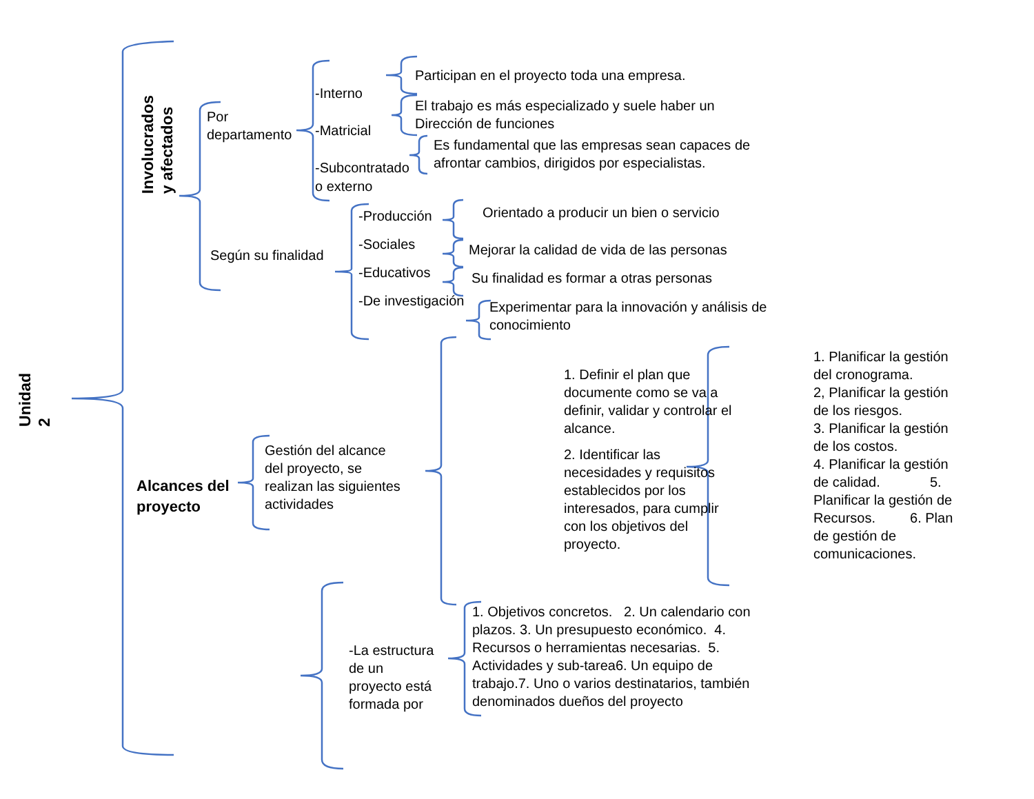Unidad
2
Involucrados
y afectados
Por
departamento
-Interno
-Matricial
-Subcontratado
o externo
Participan en el proyecto toda una empresa.
El trabajo es más especializado y suele haber un
Dirección de funciones
Es fundamental que las empresas sean capaces de
afrontar cambios, dirigidos por especialistas.
Según su finalidad
-Producción
-Sociales
-Educativos
-De investigación
Orientado a producir un bien o servicio
Mejorar la calidad de vida de las personas
Su finalidad es formar a otras personas
Experimentar para la innovación y análisis de
conocimiento
Alcances del
proyecto
Gestión del alcance
del proyecto, se
realizan las siguientes
actividades
1. Definir el plan que documente como se va a definir, validar y controlar el alcance.
2. Identificar las necesidades y requisitos establecidos por los interesados, para cumplir con los objetivos del proyecto.
1. Planificar la gestión del cronograma.
2, Planificar la gestión de los riesgos.
3. Planificar la gestión de los costos.
4. Planificar la gestión de calidad. 5. Planificar la gestión de Recursos. 6. Plan de gestión de comunicaciones.
-La estructura
de un
proyecto está
formada por
1. Objetivos concretos. 2. Un calendario con plazos. 3. Un presupuesto económico. 4. Recursos o herramientas necesarias. 5. Actividades y sub-tarea6. Un equipo de trabajo.7. Uno o varios destinatarios, también denominados dueños del proyecto